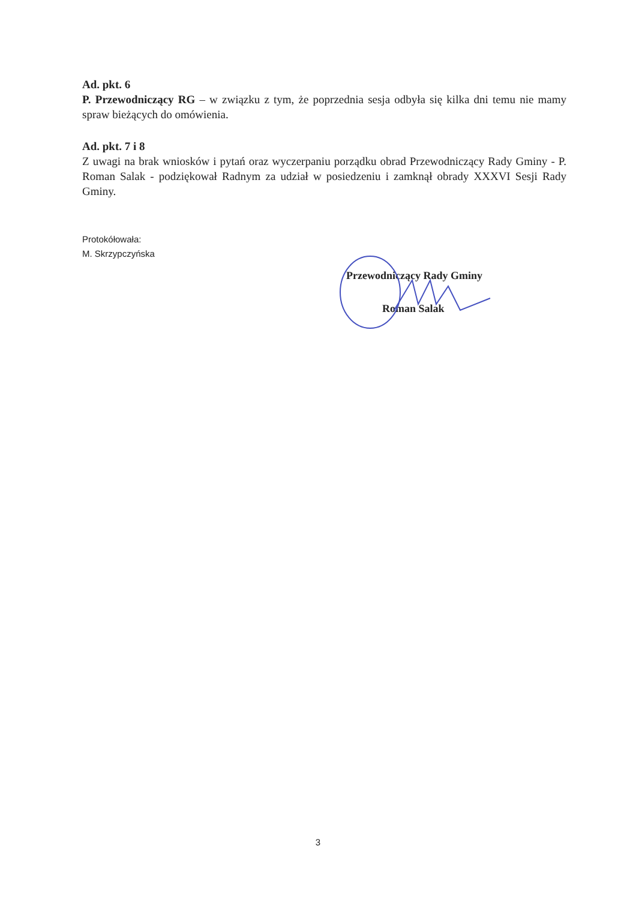Ad. pkt. 6
P. Przewodniczący RG – w związku z tym, że poprzednia sesja odbyła się kilka dni temu nie mamy spraw bieżących do omówienia.
Ad. pkt. 7 i 8
Z uwagi na brak wniosków i pytań oraz wyczerpaniu porządku obrad Przewodniczący Rady Gminy - P. Roman Salak - podziękował Radnym za udział w posiedzeniu i zamknął obrady XXXVI Sesji Rady Gminy.
Protokółowała:
M. Skrzypczyńska
Przewodniczący Rady Gminy
Roman Salak
3